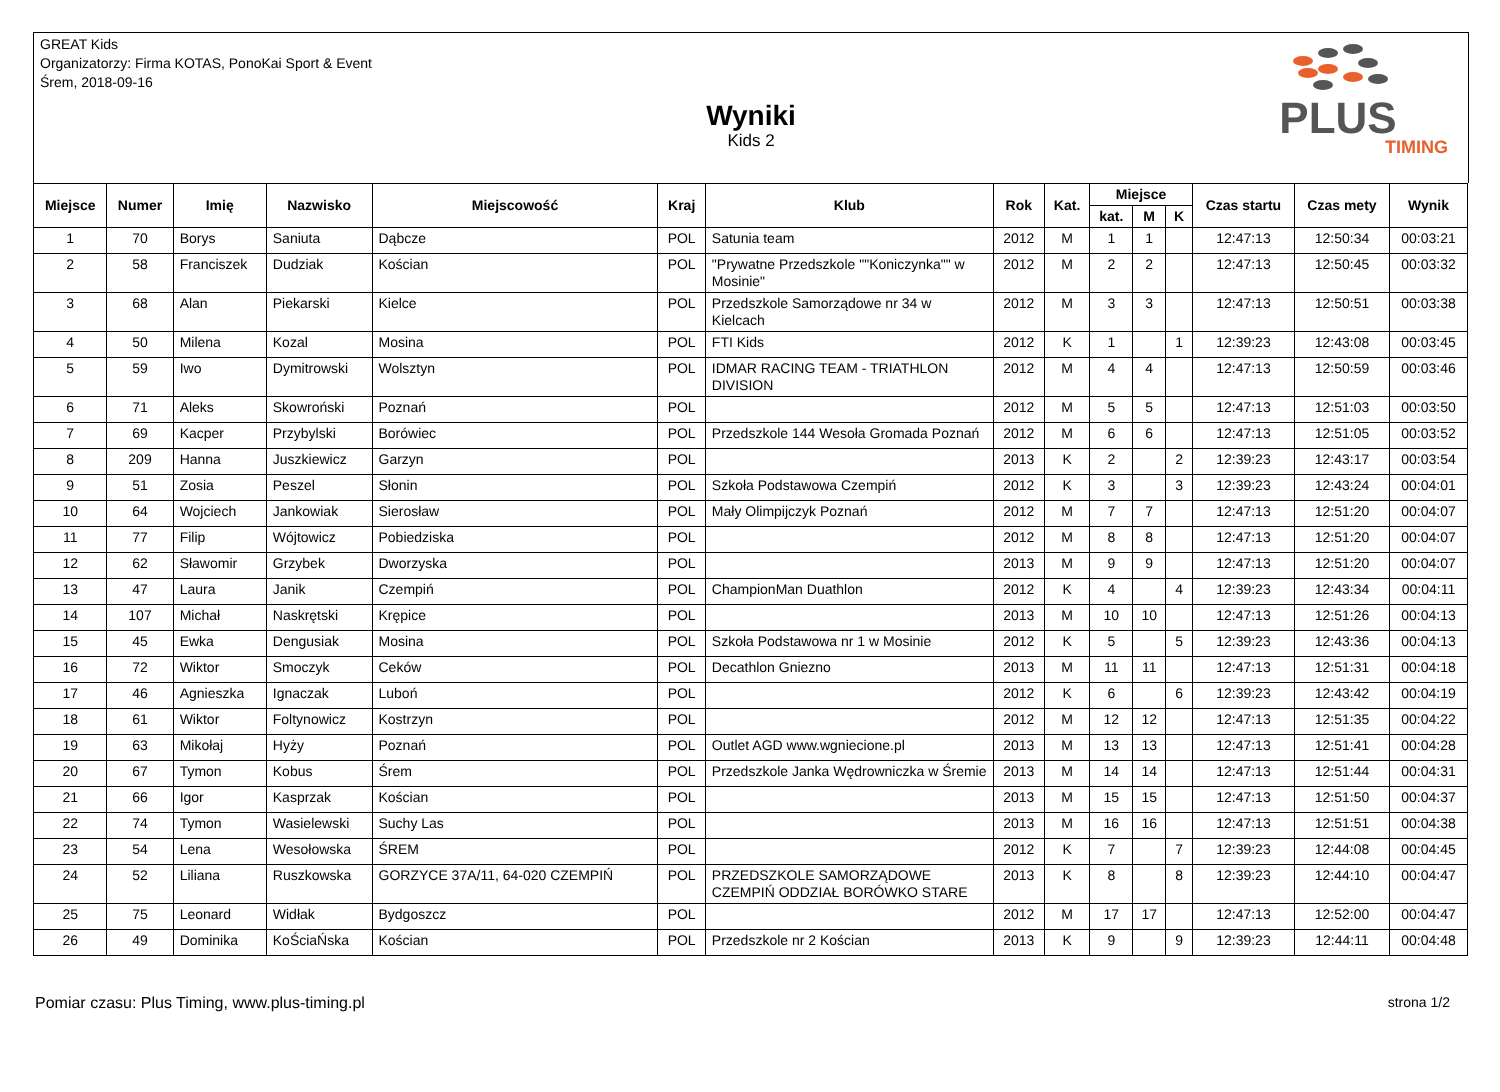GREAT Kids
Organizatorzy: Firma KOTAS, PonoKai Sport & Event
Śrem, 2018-09-16
Wyniki
Kids 2
PLUS
TIMING
| Miejsce | Numer | Imię | Nazwisko | Miejscowość | Kraj | Klub | Rok | Kat. | Miejsce | | | Czas startu | Czas mety | Wynik |
| --- | --- | --- | --- | --- | --- | --- | --- | --- | --- | --- | --- | --- | --- | --- |
| | | | | | | | | | kat. | M | K | | | |
| 1 | 70 | Borys | Saniuta | Dąbcze | POL | Satunia team | 2012 | M | 1 | 1 | | 12:47:13 | 12:50:34 | 00:03:21 |
| 2 | 58 | Franciszek | Dudziak | Kościan | POL | "Prywatne Przedszkole ""Koniczynka"" w Mosinie" | 2012 | M | 2 | 2 | | 12:47:13 | 12:50:45 | 00:03:32 |
| 3 | 68 | Alan | Piekarski | Kielce | POL | Przedszkole Samorządowe nr 34 w Kielcach | 2012 | M | 3 | 3 | | 12:47:13 | 12:50:51 | 00:03:38 |
| 4 | 50 | Milena | Kozal | Mosina | POL | FTI Kids | 2012 | K | 1 | | 1 | 12:39:23 | 12:43:08 | 00:03:45 |
| 5 | 59 | Iwo | Dymitrowski | Wolsztyn | POL | IDMAR RACING TEAM - TRIATHLON DIVISION | 2012 | M | 4 | 4 | | 12:47:13 | 12:50:59 | 00:03:46 |
| 6 | 71 | Aleks | Skowroński | Poznań | POL | | 2012 | M | 5 | 5 | | 12:47:13 | 12:51:03 | 00:03:50 |
| 7 | 69 | Kacper | Przybylski | Borówiec | POL | Przedszkole 144 Wesoła Gromada Poznań | 2012 | M | 6 | 6 | | 12:47:13 | 12:51:05 | 00:03:52 |
| 8 | 209 | Hanna | Juszkiewicz | Garzyn | POL | | 2013 | K | 2 | | 2 | 12:39:23 | 12:43:17 | 00:03:54 |
| 9 | 51 | Zosia | Peszel | Słonin | POL | Szkoła Podstawowa Czempiń | 2012 | K | 3 | | 3 | 12:39:23 | 12:43:24 | 00:04:01 |
| 10 | 64 | Wojciech | Jankowiak | Sierosław | POL | Mały Olimpijczyk Poznań | 2012 | M | 7 | 7 | | 12:47:13 | 12:51:20 | 00:04:07 |
| 11 | 77 | Filip | Wójtowicz | Pobiedziska | POL | | 2012 | M | 8 | 8 | | 12:47:13 | 12:51:20 | 00:04:07 |
| 12 | 62 | Sławomir | Grzybek | Dworzyska | POL | | 2013 | M | 9 | 9 | | 12:47:13 | 12:51:20 | 00:04:07 |
| 13 | 47 | Laura | Janik | Czempiń | POL | ChampionMan Duathlon | 2012 | K | 4 | | 4 | 12:39:23 | 12:43:34 | 00:04:11 |
| 14 | 107 | Michał | Naskrętski | Krępice | POL | | 2013 | M | 10 | 10 | | 12:47:13 | 12:51:26 | 00:04:13 |
| 15 | 45 | Ewka | Dengusiak | Mosina | POL | Szkoła Podstawowa nr 1 w Mosinie | 2012 | K | 5 | | 5 | 12:39:23 | 12:43:36 | 00:04:13 |
| 16 | 72 | Wiktor | Smoczyk | Ceków | POL | Decathlon Gniezno | 2013 | M | 11 | 11 | | 12:47:13 | 12:51:31 | 00:04:18 |
| 17 | 46 | Agnieszka | Ignaczak | Luboń | POL | | 2012 | K | 6 | | 6 | 12:39:23 | 12:43:42 | 00:04:19 |
| 18 | 61 | Wiktor | Foltynowicz | Kostrzyn | POL | | 2012 | M | 12 | 12 | | 12:47:13 | 12:51:35 | 00:04:22 |
| 19 | 63 | Mikołaj | Hyży | Poznań | POL | Outlet AGD www.wgniecione.pl | 2013 | M | 13 | 13 | | 12:47:13 | 12:51:41 | 00:04:28 |
| 20 | 67 | Tymon | Kobus | Śrem | POL | Przedszkole Janka Wędrowniczka w Śremie | 2013 | M | 14 | 14 | | 12:47:13 | 12:51:44 | 00:04:31 |
| 21 | 66 | Igor | Kasprzak | Kościan | POL | | 2013 | M | 15 | 15 | | 12:47:13 | 12:51:50 | 00:04:37 |
| 22 | 74 | Tymon | Wasielewski | Suchy Las | POL | | 2013 | M | 16 | 16 | | 12:47:13 | 12:51:51 | 00:04:38 |
| 23 | 54 | Lena | Wesołowska | ŚREM | POL | | 2012 | K | 7 | | 7 | 12:39:23 | 12:44:08 | 00:04:45 |
| 24 | 52 | Liliana | Ruszkowska | GORZYCE 37A/11, 64-020 CZEMPIŃ | POL | PRZEDSZKOLE SAMORZĄDOWE CZEMPIŃ ODDZIAŁ BORÓWKO STARE | 2013 | K | 8 | | 8 | 12:39:23 | 12:44:10 | 00:04:47 |
| 25 | 75 | Leonard | Widłak | Bydgoszcz | POL | | 2012 | M | 17 | 17 | | 12:47:13 | 12:52:00 | 00:04:47 |
| 26 | 49 | Dominika | KoŚciaŃska | Kościan | POL | Przedszkole nr 2 Kościan | 2013 | K | 9 | | 9 | 12:39:23 | 12:44:11 | 00:04:48 |
Pomiar czasu: Plus Timing, www.plus-timing.pl strona 1/2